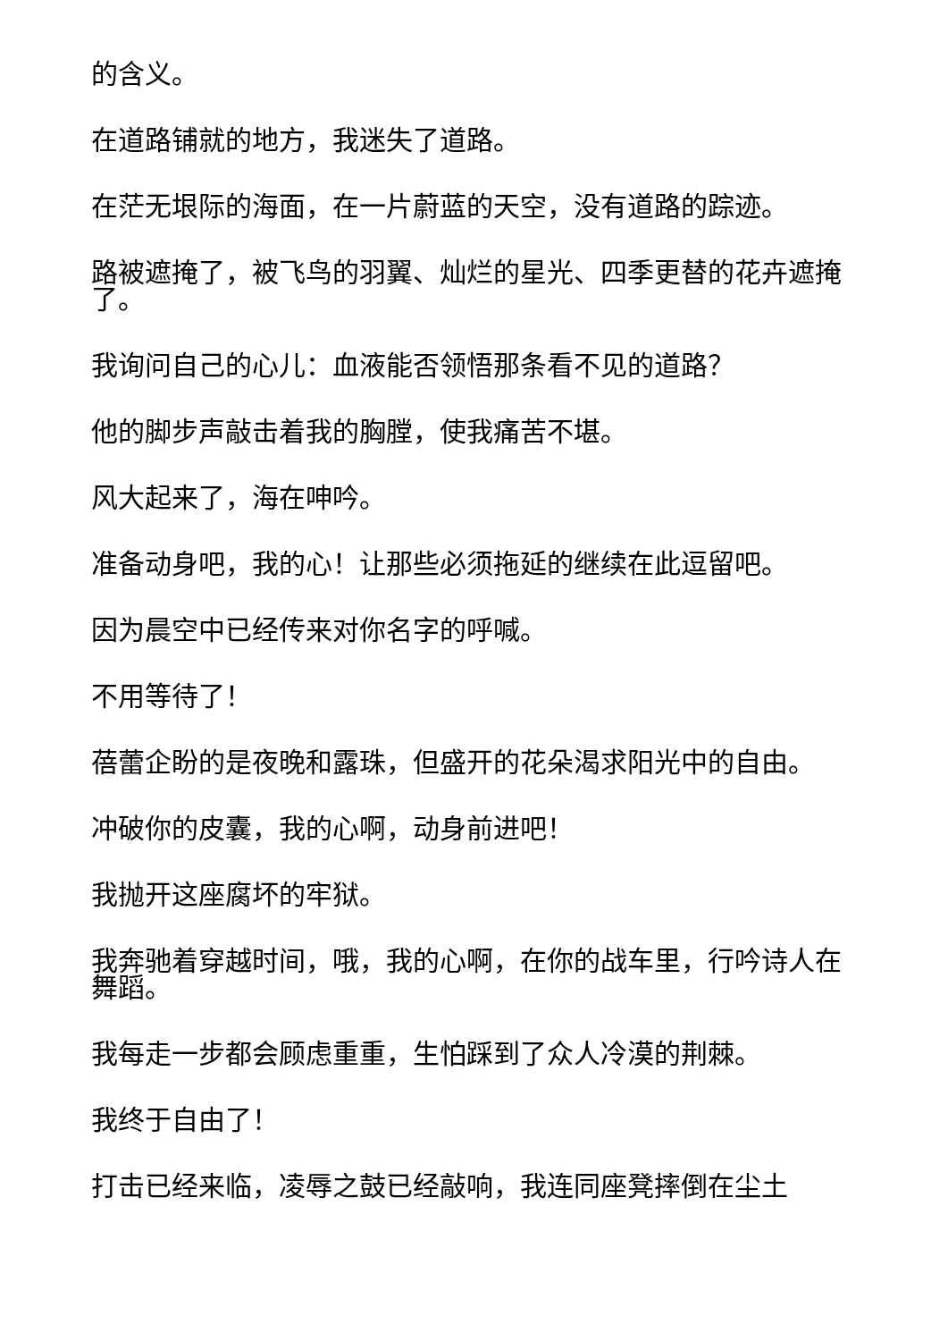的含义。
在道路铺就的地方，我迷失了道路。
在茫无垠际的海面，在一片蔚蓝的天空，没有道路的踪迹。
路被遮掩了，被飞鸟的羽翼、灿烂的星光、四季更替的花卉遮掩了。
我询问自己的心儿：血液能否领悟那条看不见的道路？
他的脚步声敲击着我的胸膛，使我痛苦不堪。
风大起来了，海在呻吟。
准备动身吧，我的心！让那些必须拖延的继续在此逗留吧。
因为晨空中已经传来对你名字的呼喊。
不用等待了！
蓓蕾企盼的是夜晚和露珠，但盛开的花朵渴求阳光中的自由。
冲破你的皮囊，我的心啊，动身前进吧！
我抛开这座腐坏的牢狱。
我奔驰着穿越时间，哦，我的心啊，在你的战车里，行吟诗人在舞蹈。
我每走一步都会顾虑重重，生怕踩到了众人冷漠的荆棘。
我终于自由了！
打击已经来临，凌辱之鼓已经敲响，我连同座凳摔倒在尘土